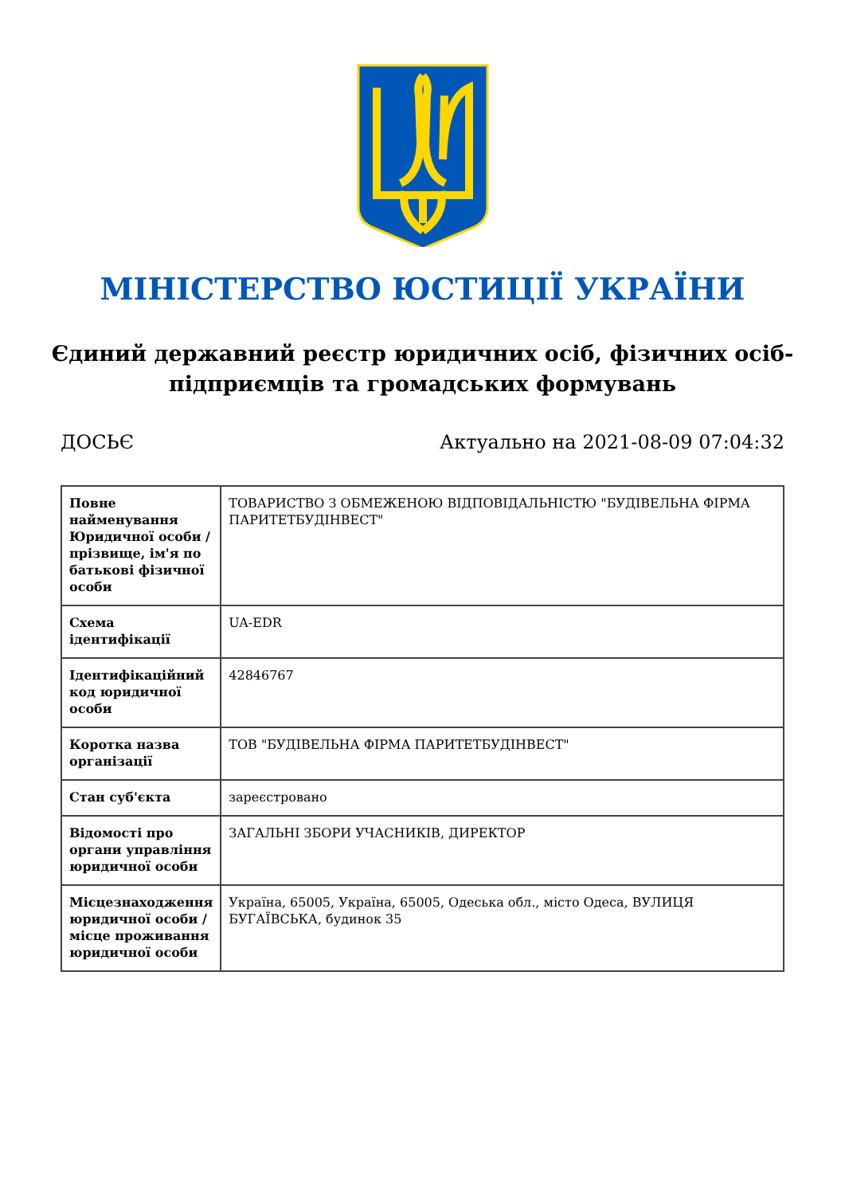МІНІСТЕРСТВО ЮСТИЦІЇ УКРАЇНИ
Єдиний державний реєстр юридичних осіб, фізичних осіб-підприємців та громадських формувань
ДОСЬЄ Актуально на 2021-08-09 07:04:32
| Повне найменування Юридичної особи / прізвище, ім'я по батькові фізичної особи | ТОВАРИСТВО З ОБМЕЖЕНОЮ ВІДПОВІДАЛЬНІСТЮ "БУДІВЕЛЬНА ФІРМА ПАРИТЕТБУДІНВЕСТ" |
| Схема ідентифікації | UA-EDR |
| Ідентифікаційний код юридичної особи | 42846767 |
| Коротка назва організації | ТОВ "БУДІВЕЛЬНА ФІРМА ПАРИТЕТБУДІНВЕСТ" |
| Стан суб'єкта | зареєстровано |
| Відомості про органи управління юридичної особи | ЗАГАЛЬНІ ЗБОРИ УЧАСНИКІВ, ДИРЕКТОР |
| Місцезнаходження юридичної особи / місце проживання юридичної особи | Україна, 65005, Україна, 65005, Одеська обл., місто Одеса, ВУЛИЦЯ БУГАЇВСЬКА, будинок 35 |